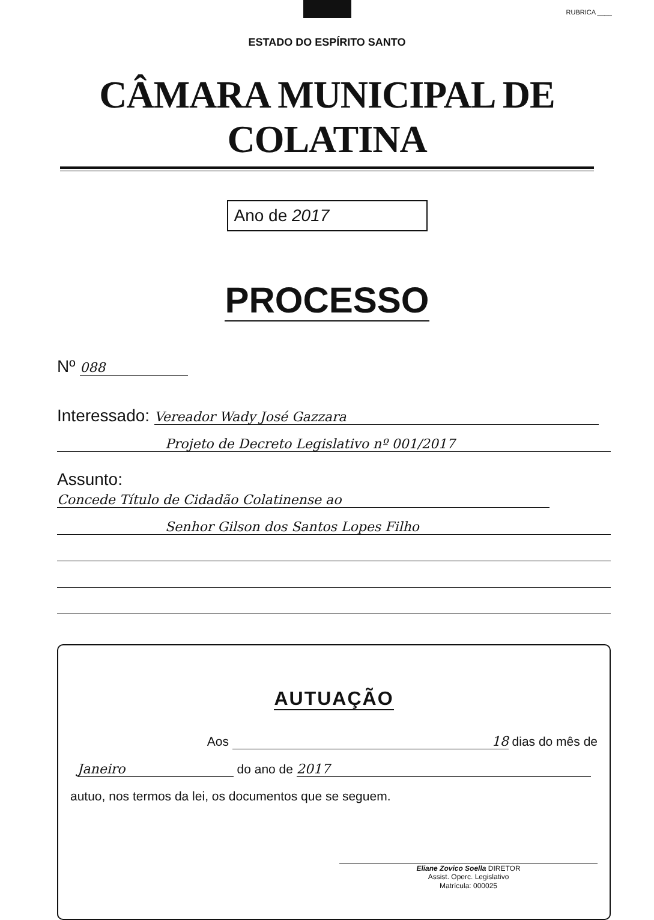RUBRICA ____
ESTADO DO ESPÍRITO SANTO
CÂMARA MUNICIPAL DE COLATINA
Ano de 2017
PROCESSO
Nº 088
Interessado: Vereador Wady José Gazzara
Projeto de Decreto Legislativo nº 001/2017
Assunto: Concede Título de Cidadão Colatinense ao
Senhor Gilson dos Santos Lopes Filho
AUTUAÇÃO
Aos 18 dias do mês de
Janeiro do ano de 2017
autuo, nos termos da lei, os documentos que se seguem.
Eliane Zovico Soella DIRETOR
Assist. Operc. Legislativo
Matrícula: 000025